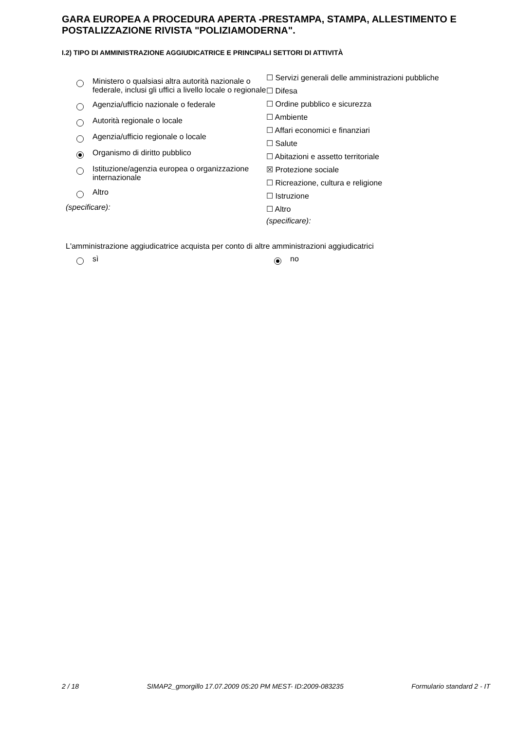GARA EUROPEA A PROCEDURA APERTA -PRESTAMPA, STAMPA, ALLESTIMENTO E POSTALIZZAZIONE RIVISTA "POLIZIAMODERNA".
I.2) TIPO DI AMMINISTRAZIONE AGGIUDICATRICE E PRINCIPALI SETTORI DI ATTIVITÀ
Ministero o qualsiasi altra autorità nazionale o federale, inclusi gli uffici a livello locale o regionale
Agenzia/ufficio nazionale o federale
Autorità regionale o locale
Agenzia/ufficio regionale o locale
Organismo di diritto pubblico
Istituzione/agenzia europea o organizzazione internazionale
Altro
(specificare):
☐ Servizi generali delle amministrazioni pubbliche
☐ Difesa
☐ Ordine pubblico e sicurezza
☐ Ambiente
☐ Affari economici e finanziari
☐ Salute
☐ Abitazioni e assetto territoriale
☒ Protezione sociale
☐ Ricreazione, cultura e religione
☐ Istruzione
☐ Altro
(specificare):
L'amministrazione aggiudicatrice acquista per conto di altre amministrazioni aggiudicatrici
sì no
2 / 18 SIMAP2_gmorgillo 17.07.2009 05:20 PM MEST- ID:2009-083235 Formulario standard 2 - IT